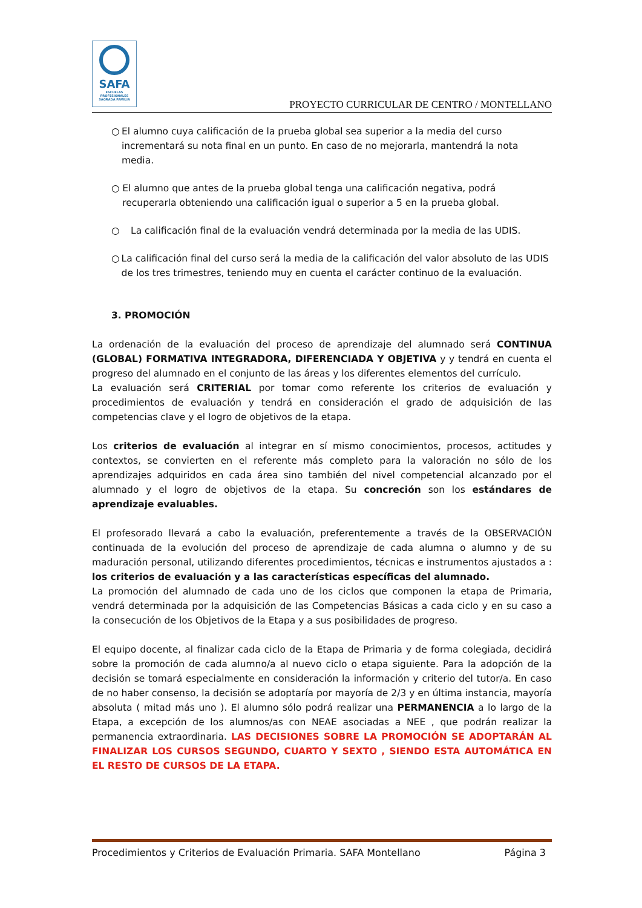SAFA
ESCUELAS PROFESIONALES SAGRADA FAMILIA
PROYECTO CURRICULAR DE CENTRO / MONTELLANO
○ El alumno cuya calificación de la prueba global sea superior a la media del curso incrementará su nota final en un punto. En caso de no mejorarla, mantendrá la nota media.
○ El alumno que antes de la prueba global tenga una calificación negativa, podrá recuperarla obteniendo una calificación igual o superior a 5 en la prueba global.
○ La calificación final de la evaluación vendrá determinada por la media de las UDIS.
○ La calificación final del curso será la media de la calificación del valor absoluto de las UDIS de los tres trimestres, teniendo muy en cuenta el carácter continuo de la evaluación.
3. PROMOCIÓN
La ordenación de la evaluación del proceso de aprendizaje del alumnado será CONTINUA (GLOBAL) FORMATIVA INTEGRADORA, DIFERENCIADA Y OBJETIVA y y tendrá en cuenta el progreso del alumnado en el conjunto de las áreas y los diferentes elementos del currículo.
La evaluación será CRITERIAL por tomar como referente los criterios de evaluación y procedimientos de evaluación y tendrá en consideración el grado de adquisición de las competencias clave y el logro de objetivos de la etapa.
Los criterios de evaluación al integrar en sí mismo conocimientos, procesos, actitudes y contextos, se convierten en el referente más completo para la valoración no sólo de los aprendizajes adquiridos en cada área sino también del nivel competencial alcanzado por el alumnado y el logro de objetivos de la etapa. Su concreción son los estándares de aprendizaje evaluables.
El profesorado llevará a cabo la evaluación, preferentemente a través de la OBSERVACIÓN continuada de la evolución del proceso de aprendizaje de cada alumna o alumno y de su maduración personal, utilizando diferentes procedimientos, técnicas e instrumentos ajustados a : los criterios de evaluación y a las características específicas del alumnado.
La promoción del alumnado de cada uno de los ciclos que componen la etapa de Primaria, vendrá determinada por la adquisición de las Competencias Básicas a cada ciclo y en su caso a la consecución de los Objetivos de la Etapa y a sus posibilidades de progreso.
El equipo docente, al finalizar cada ciclo de la Etapa de Primaria y de forma colegiada, decidirá sobre la promoción de cada alumno/a al nuevo ciclo o etapa siguiente. Para la adopción de la decisión se tomará especialmente en consideración la información y criterio del tutor/a. En caso de no haber consenso, la decisión se adoptaría por mayoría de 2/3 y en última instancia, mayoría absoluta ( mitad más uno ). El alumno sólo podrá realizar una PERMANENCIA a lo largo de la Etapa, a excepción de los alumnos/as con NEAE asociadas a NEE , que podrán realizar la permanencia extraordinaria. LAS DECISIONES SOBRE LA PROMOCIÓN SE ADOPTARÁN AL FINALIZAR LOS CURSOS SEGUNDO, CUARTO Y SEXTO , SIENDO ESTA AUTOMÁTICA EN EL RESTO DE CURSOS DE LA ETAPA.
Procedimientos y Criterios de Evaluación Primaria. SAFA Montellano Página 3